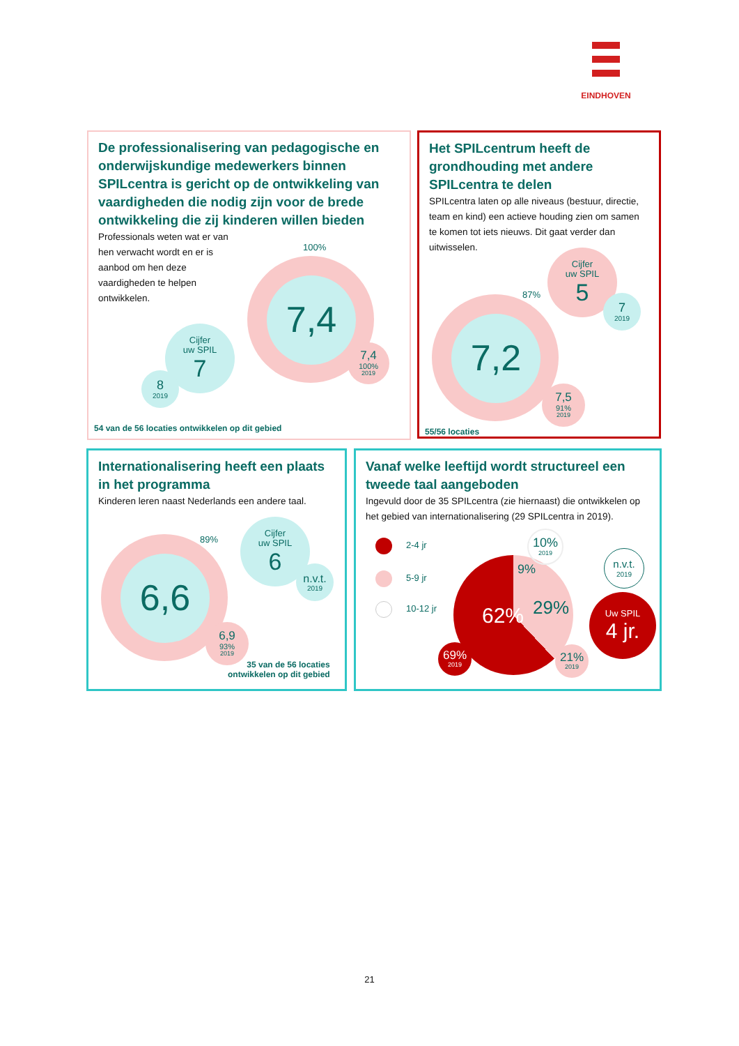EINDHOVEN
De professionalisering van pedagogische en onderwijskundige medewerkers binnen SPILcentra is gericht op de ontwikkeling van vaardigheden die nodig zijn voor de brede ontwikkeling die zij kinderen willen bieden
Professionals weten wat er van hen verwacht wordt en er is aanbod om hen deze vaardigheden te helpen ontwikkelen.
100%
7,4
7,4
100%
2019
Cijfer
uw SPIL
7
8
2019
54 van de 56 locaties ontwikkelen op dit gebied
Het SPILcentrum heeft de grondhouding met andere SPILcentra te delen
SPILcentra laten op alle niveaus (bestuur, directie, team en kind) een actieve houding zien om samen te komen tot iets nieuws. Dit gaat verder dan uitwisselen.
7,2
87%
Cijfer
uw SPIL
5
7
2019
7,5
91%
2019
55/56 locaties
Internationalisering heeft een plaats in het programma
Kinderen leren naast Nederlands een andere taal.
6,6
89%
Cijfer
uw SPIL
6
n.v.t.
2019
6,9
93%
2019
35 van de 56 locaties
ontwikkelen op dit gebied
Vanaf welke leeftijd wordt structureel een tweede taal aangeboden
Ingevuld door de 35 SPILcentra (zie hiernaast) die ontwikkelen op het gebied van internationalisering (29 SPILcentra in 2019).
2-4 jr
5-9 jr
10-12 jr
62% 9%
29%
10%
2019
69%
2019
21%
2019
n.v.t.
2019
Uw SPIL
4 jr.
21